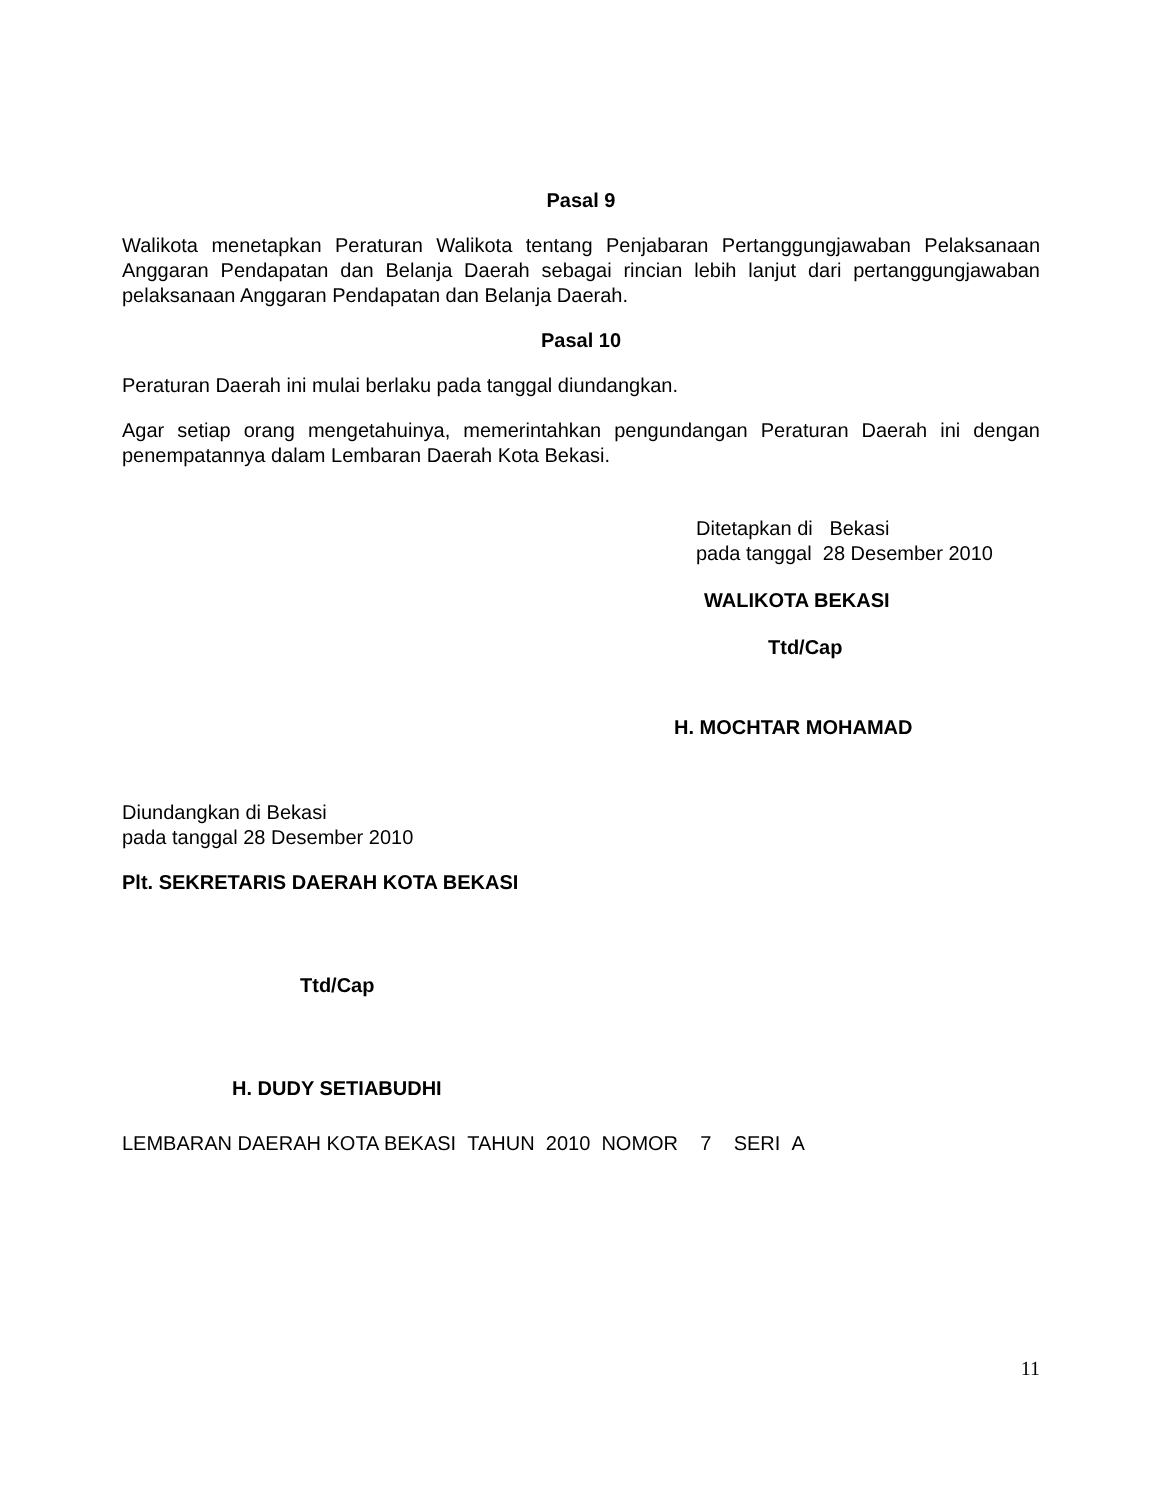Pasal 9
Walikota menetapkan Peraturan Walikota tentang Penjabaran Pertanggungjawaban Pelaksanaan Anggaran Pendapatan dan Belanja Daerah sebagai rincian lebih lanjut dari pertanggungjawaban pelaksanaan Anggaran Pendapatan dan Belanja Daerah.
Pasal 10
Peraturan Daerah ini mulai berlaku pada tanggal diundangkan.
Agar setiap orang mengetahuinya, memerintahkan pengundangan Peraturan Daerah ini dengan penempatannya dalam Lembaran Daerah Kota Bekasi.
Ditetapkan di Bekasi
pada tanggal 28 Desember 2010
WALIKOTA BEKASI
Ttd/Cap
H. MOCHTAR MOHAMAD
Diundangkan di Bekasi
pada tanggal 28 Desember 2010
Plt. SEKRETARIS DAERAH KOTA BEKASI
Ttd/Cap
H. DUDY SETIABUDHI
LEMBARAN DAERAH KOTA BEKASI TAHUN 2010 NOMOR 7 SERI A
11